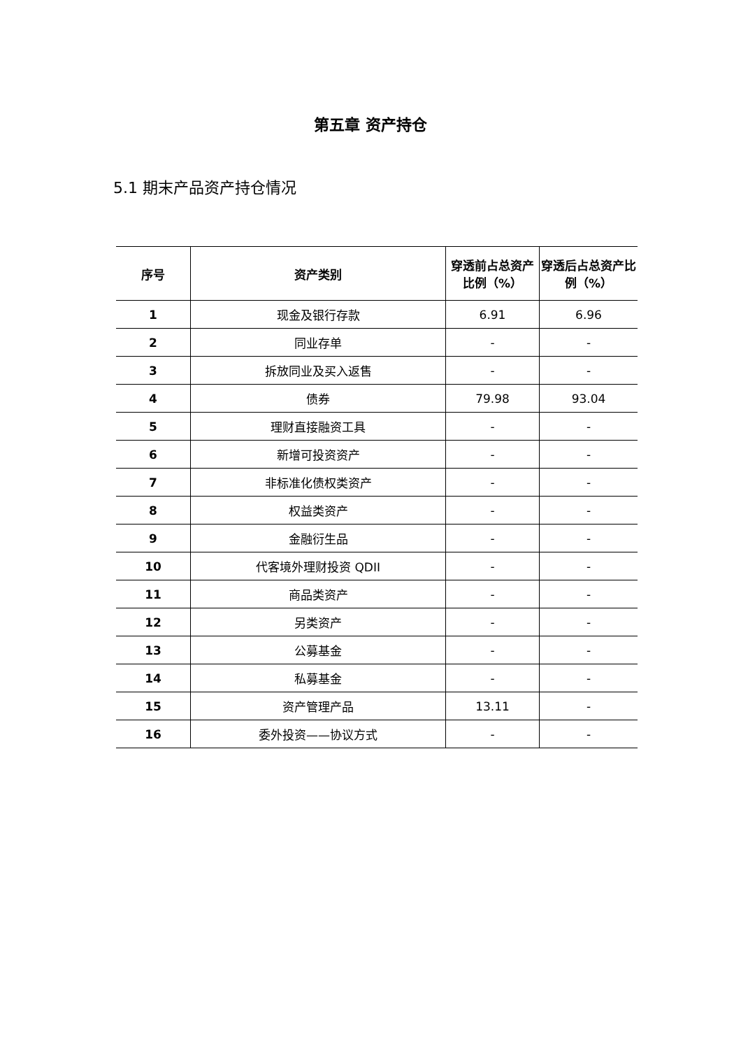第五章 资产持仓
5.1 期末产品资产持仓情况
| 序号 | 资产类别 | 穿透前占总资产比例（%） | 穿透后占总资产比例（%） |
| --- | --- | --- | --- |
| 1 | 现金及银行存款 | 6.91 | 6.96 |
| 2 | 同业存单 | - | - |
| 3 | 拆放同业及买入返售 | - | - |
| 4 | 债券 | 79.98 | 93.04 |
| 5 | 理财直接融资工具 | - | - |
| 6 | 新增可投资资产 | - | - |
| 7 | 非标准化债权类资产 | - | - |
| 8 | 权益类资产 | - | - |
| 9 | 金融衍生品 | - | - |
| 10 | 代客境外理财投资 QDII | - | - |
| 11 | 商品类资产 | - | - |
| 12 | 另类资产 | - | - |
| 13 | 公募基金 | - | - |
| 14 | 私募基金 | - | - |
| 15 | 资产管理产品 | 13.11 | - |
| 16 | 委外投资——协议方式 | - | - |